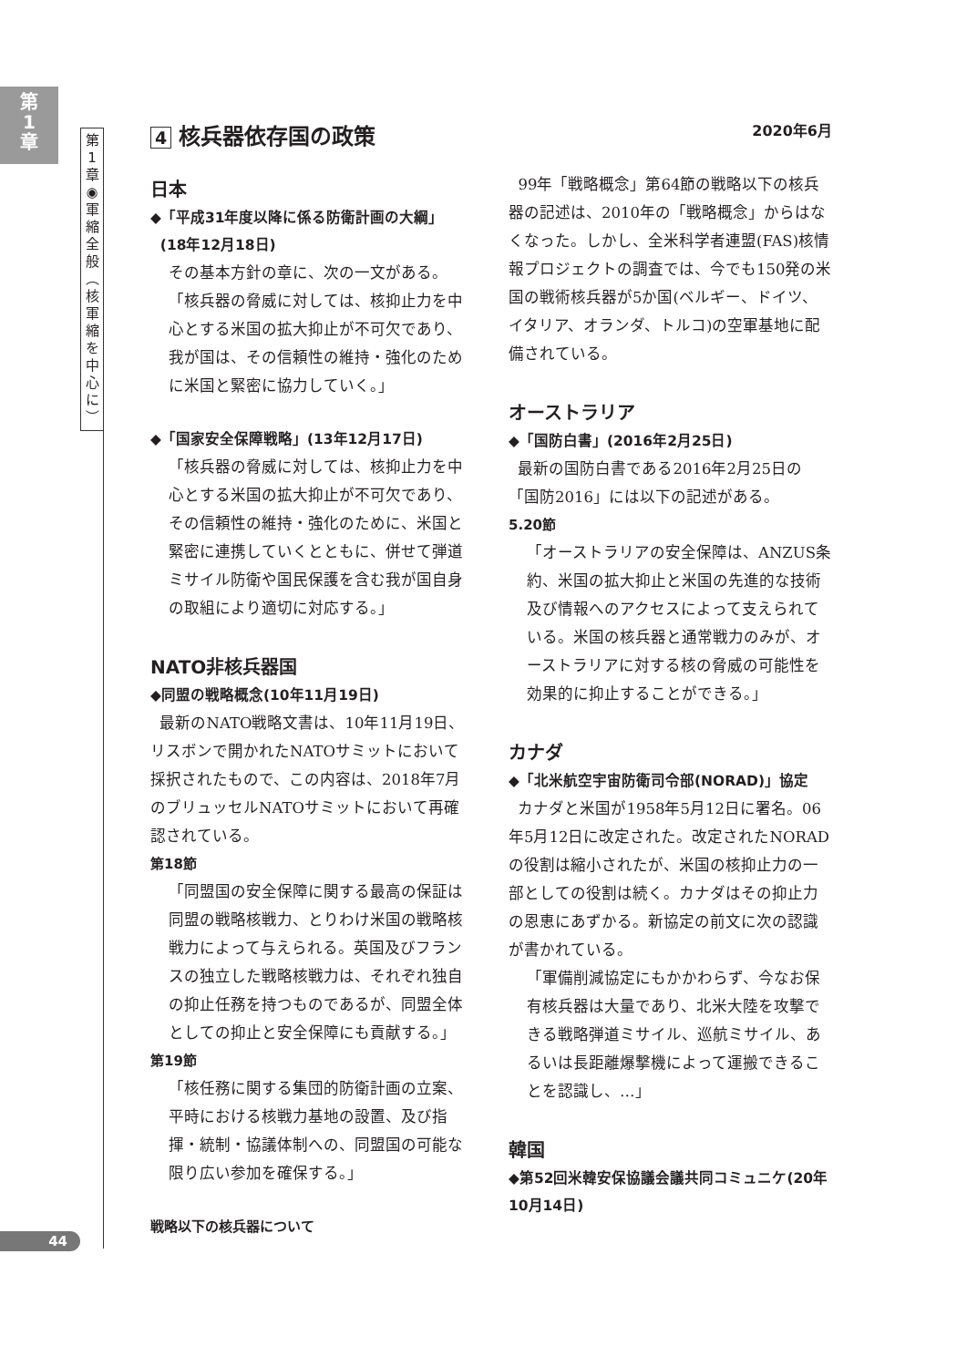第
1
章
第
1
章
◉
軍
縮
全
般
︵
核
軍
縮
を
中
心
に
︶
44
4 核兵器依存国の政策
2020年6月
日本
◆「平成31年度以降に係る防衛計画の大綱」
(18年12月18日)
その基本方針の章に、次の一文がある。
「核兵器の脅威に対しては、核抑止力を中心とする米国の拡大抑止が不可欠であり、我が国は、その信頼性の維持・強化のために米国と緊密に協力していく。」
◆「国家安全保障戦略」(13年12月17日)
「核兵器の脅威に対しては、核抑止力を中心とする米国の拡大抑止が不可欠であり、その信頼性の維持・強化のために、米国と緊密に連携していくとともに、併せて弾道ミサイル防衛や国民保護を含む我が国自身の取組により適切に対応する。」
NATO非核兵器国
◆同盟の戦略概念(10年11月19日)
最新のNATO戦略文書は、10年11月19日、リスボンで開かれたNATOサミットにおいて採択されたもので、この内容は、2018年7月のブリュッセルNATOサミットにおいて再確認されている。
第18節
「同盟国の安全保障に関する最高の保証は同盟の戦略核戦力、とりわけ米国の戦略核戦力によって与えられる。英国及びフランスの独立した戦略核戦力は、それぞれ独自の抑止任務を持つものであるが、同盟全体としての抑止と安全保障にも貢献する。」
第19節
「核任務に関する集団的防衛計画の立案、平時における核戦力基地の設置、及び指揮・統制・協議体制への、同盟国の可能な限り広い参加を確保する。」
戦略以下の核兵器について
99年「戦略概念」第64節の戦略以下の核兵器の記述は、2010年の「戦略概念」からはなくなった。しかし、全米科学者連盟(FAS)核情報プロジェクトの調査では、今でも150発の米国の戦術核兵器が5か国(ベルギー、ドイツ、イタリア、オランダ、トルコ)の空軍基地に配備されている。
オーストラリア
◆「国防白書」(2016年2月25日)
最新の国防白書である2016年2月25日の「国防2016」には以下の記述がある。
5.20節
「オーストラリアの安全保障は、ANZUS条約、米国の拡大抑止と米国の先進的な技術及び情報へのアクセスによって支えられている。米国の核兵器と通常戦力のみが、オーストラリアに対する核の脅威の可能性を効果的に抑止することができる。」
カナダ
◆「北米航空宇宙防衛司令部(NORAD)」協定
カナダと米国が1958年5月12日に署名。06年5月12日に改定された。改定されたNORADの役割は縮小されたが、米国の核抑止力の一部としての役割は続く。カナダはその抑止力の恩恵にあずかる。新協定の前文に次の認識が書かれている。
「軍備削減協定にもかかわらず、今なお保有核兵器は大量であり、北米大陸を攻撃できる戦略弾道ミサイル、巡航ミサイル、あるいは長距離爆撃機によって運搬できることを認識し、…」
韓国
◆第52回米韓安保協議会議共同コミュニケ(20年10月14日)